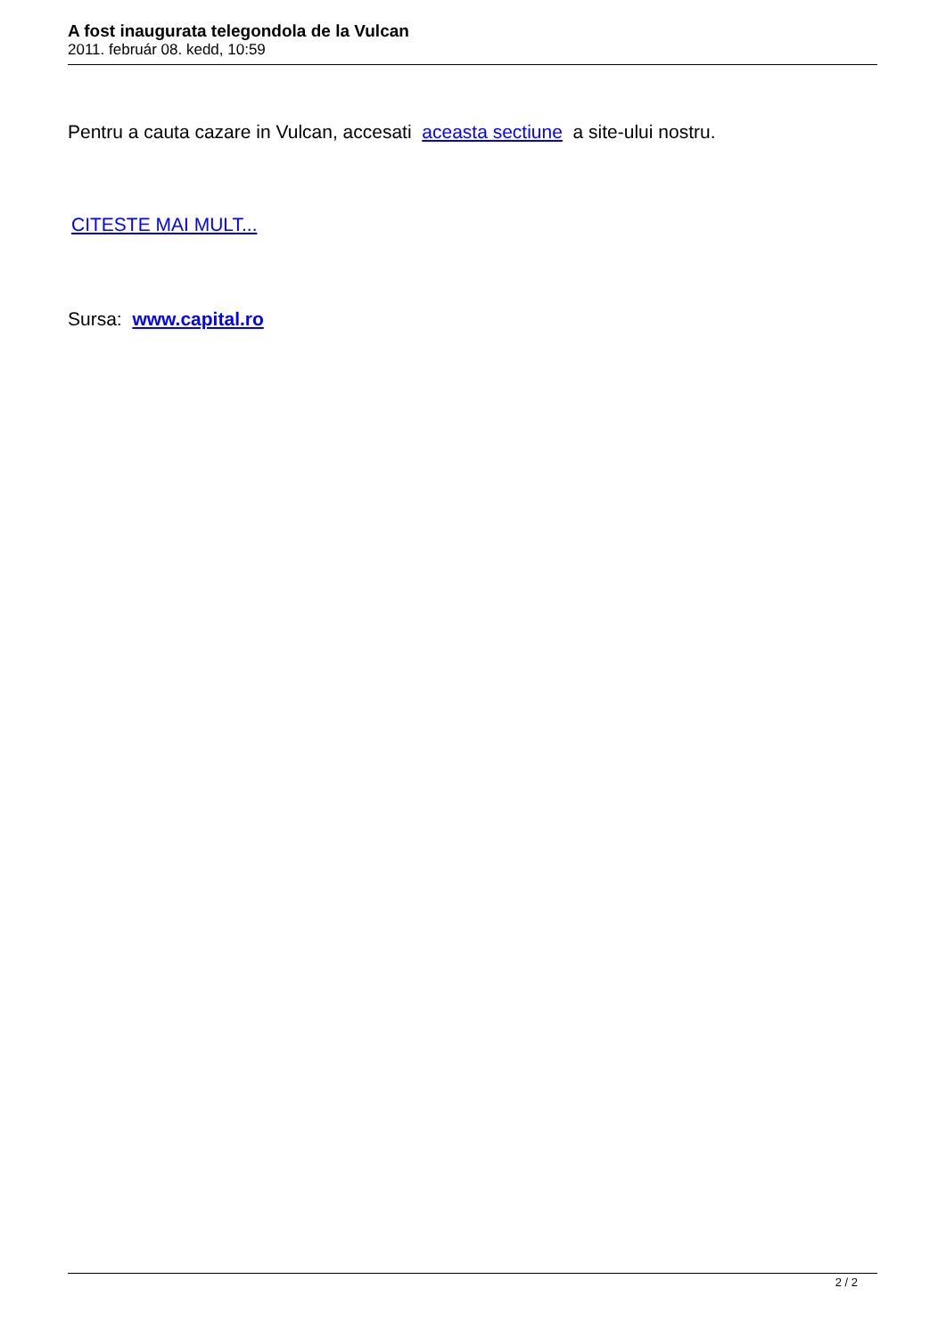A fost inaugurata telegondola de la Vulcan
2011. február 08. kedd, 10:59
Pentru a cauta cazare in Vulcan, accesati aceasta sectiune a site-ului nostru.
CITESTE MAI MULT...
Sursa: www.capital.ro
2 / 2